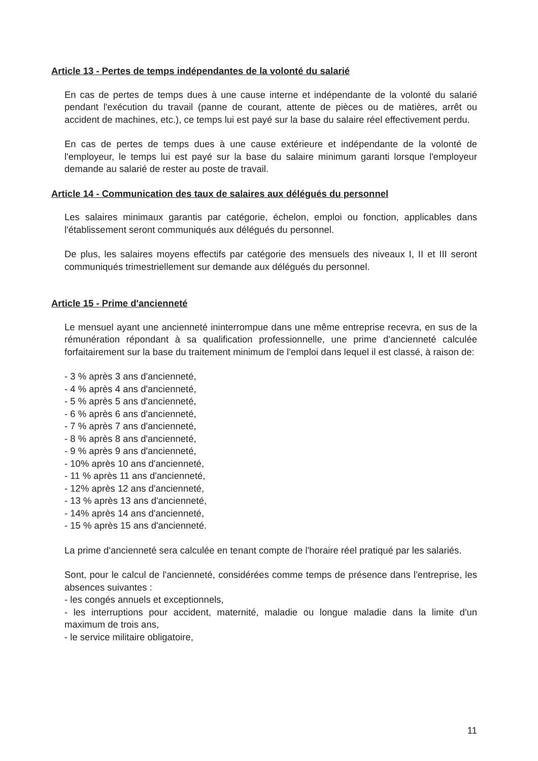Article 13 - Pertes de temps indépendantes de la volonté du salarié
En cas de pertes de temps dues à une cause interne et indépendante de la volonté du salarié pendant l'exécution du travail (panne de courant, attente de pièces ou de matières, arrêt ou accident de machines, etc.), ce temps lui est payé sur la base du salaire réel effectivement perdu.
En cas de pertes de temps dues à une cause extérieure et indépendante de la volonté de l'employeur, le temps lui est payé sur la base du salaire minimum garanti lorsque l'employeur demande au salarié de rester au poste de travail.
Article 14 - Communication des taux de salaires aux délégués du personnel
Les salaires minimaux garantis par catégorie, échelon, emploi ou fonction, applicables dans l'établissement seront communiqués aux délégués du personnel.
De plus, les salaires moyens effectifs par catégorie des mensuels des niveaux I, II et III seront communiqués trimestriellement sur demande aux délégués du personnel.
Article 15 - Prime d'ancienneté
Le mensuel ayant une ancienneté ininterrompue dans une même entreprise recevra, en sus de la rémunération répondant à sa qualification professionnelle, une prime d'ancienneté calculée forfaitairement sur la base du traitement minimum de l'emploi dans lequel il est classé, à raison de:
- 3 % après 3 ans d'ancienneté,
- 4 % après 4 ans d'ancienneté,
- 5 % après 5 ans d'ancienneté,
- 6 % après 6 ans d'ancienneté,
- 7 % après 7 ans d'ancienneté,
- 8 % après 8 ans d'ancienneté,
- 9 % après 9 ans d'ancienneté,
- 10% après 10 ans d'ancienneté,
- 11 % après 11 ans d'ancienneté,
- 12% après 12 ans d'ancienneté,
- 13 % après 13 ans d'ancienneté,
- 14% après 14 ans d'ancienneté,
- 15 % après 15 ans d'ancienneté.
La prime d'ancienneté sera calculée en tenant compte de l'horaire réel pratiqué par les salariés.
Sont, pour le calcul de l'ancienneté, considérées comme temps de présence dans l'entreprise, les absences suivantes :
- les congés annuels et exceptionnels,
- les interruptions pour accident, maternité, maladie ou longue maladie dans la limite d'un maximum de trois ans,
- le service militaire obligatoire,
11